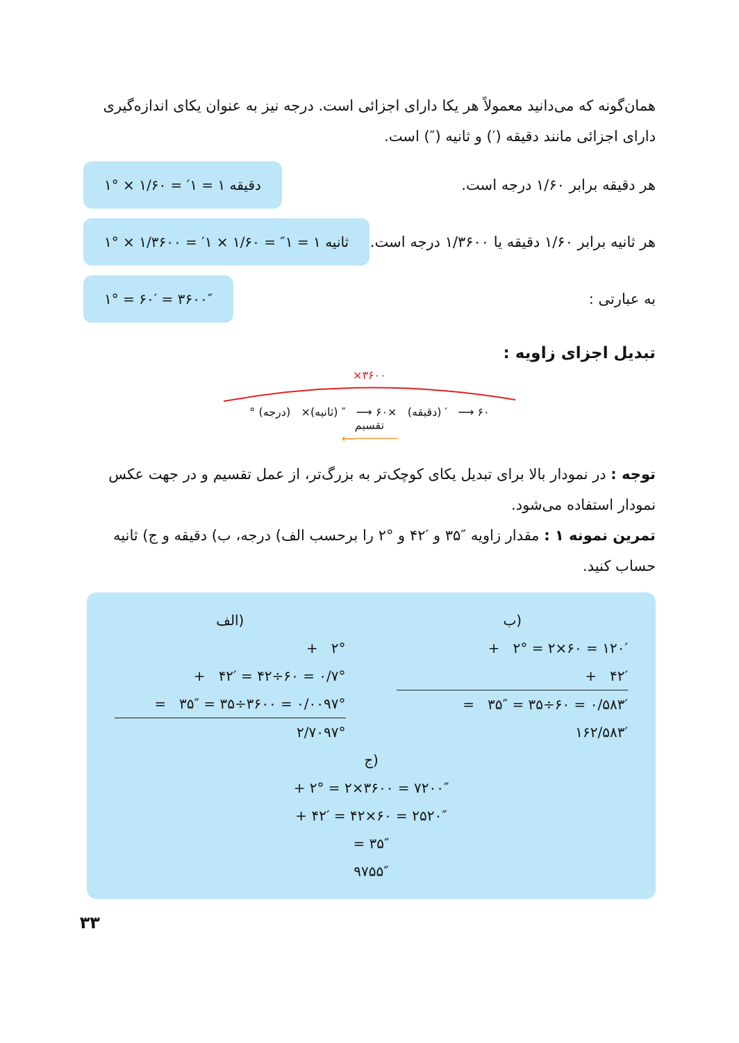همان‌گونه که می‌دانید معمولاً هر یکا دارای اجزائی است. درجه نیز به عنوان یکای اندازه‌گیری دارای اجزائی مانند دقیقه (′) و ثانیه (″) است.
هر دقیقه برابر ۱/۶۰ درجه است.
۱° × ۱/۶۰ = ′۱ = ۱ دقیقه
هر ثانیه برابر ۱/۶۰ دقیقه یا ۱/۳۶۰۰ درجه است.
۱° × ۱/۳۶۰۰ = ′۱ × ۱/۶۰ = ″۱ = ۱ ثانیه
به عبارتی :
۱° = ۶۰′ = ۳۶۰۰″
تبدیل اجزای زاویه :
×۳۶۰۰
° (درجه) ×۶۰ ⟶ ′ (دقیقه) ×۶۰ ⟶ ″ (ثانیه)
تقسیم
⟵──────
توجه : در نمودار بالا برای تبدیل یکای کوچک‌تر به بزرگ‌تر، از عمل تقسیم و در جهت عکس نمودار استفاده می‌شود.
تمرین نمونه ۱ : مقدار زاویه ″۳۵ و ′۴۲ و °۲ را برحسب الف) درجه، ب) دقیقه و ج) ثانیه حساب کنید.
ب)
+ ۲° = ۲×۶۰ = ۱۲۰′
+ ۴۲′
= ۳۵″ = ۳۵÷۶۰ = ۰/۵۸۳′
۱۶۲/۵۸۳′
الف)
+ ۲°
+ ۴۲′ = ۴۲÷۶۰ = ۰/۷°
= ۳۵″ = ۳۵÷۳۶۰۰ = ۰/۰۰۹۷°
۲/۷۰۹۷°
ج)
+ ۲° = ۲×۳۶۰۰ = ۷۲۰۰″
+ ۴۲′ = ۴۲×۶۰ = ۲۵۲۰″
= ۳۵″
۹۷۵۵″
۳۳